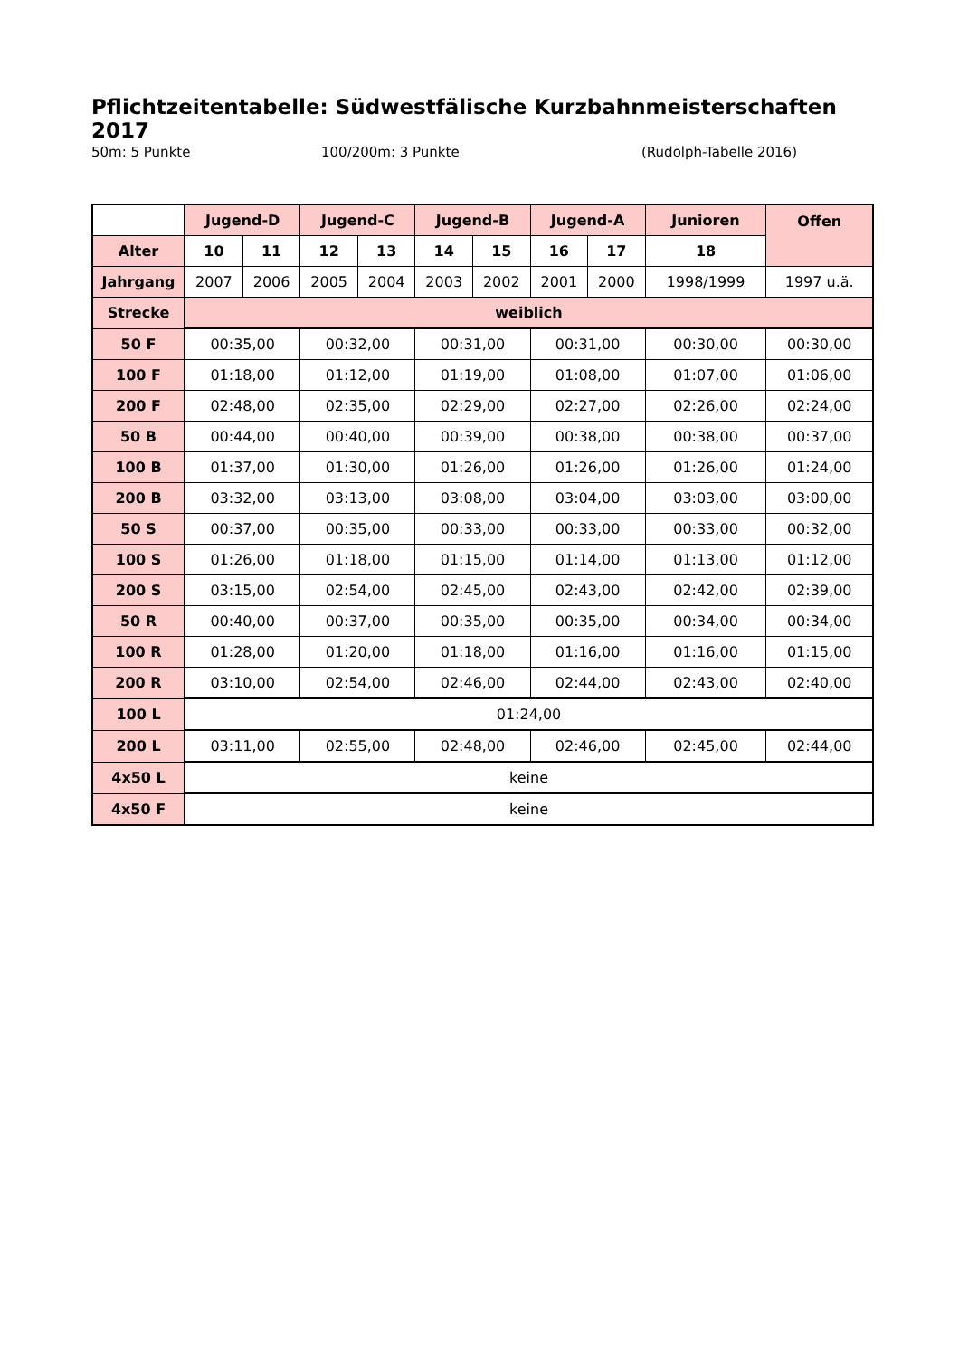Pflichtzeitentabelle: Südwestfälische Kurzbahnmeisterschaften 2017
50m: 5 Punkte 100/200m: 3 Punkte (Rudolph-Tabelle 2016)
| | Jugend-D | | Jugend-C | | Jugend-B | | Jugend-A | | Junioren | Offen |
| Alter | 10 | 11 | 12 | 13 | 14 | 15 | 16 | 17 | 18 | |
| Jahrgang | 2007 | 2006 | 2005 | 2004 | 2003 | 2002 | 2001 | 2000 | 1998/1999 | 1997 u.ä. |
| Strecke | weiblich | | | | | | | | | |
| 50 F | 00:35,00 | | 00:32,00 | | 00:31,00 | | 00:31,00 | | 00:30,00 | 00:30,00 |
| 100 F | 01:18,00 | | 01:12,00 | | 01:19,00 | | 01:08,00 | | 01:07,00 | 01:06,00 |
| 200 F | 02:48,00 | | 02:35,00 | | 02:29,00 | | 02:27,00 | | 02:26,00 | 02:24,00 |
| 50 B | 00:44,00 | | 00:40,00 | | 00:39,00 | | 00:38,00 | | 00:38,00 | 00:37,00 |
| 100 B | 01:37,00 | | 01:30,00 | | 01:26,00 | | 01:26,00 | | 01:26,00 | 01:24,00 |
| 200 B | 03:32,00 | | 03:13,00 | | 03:08,00 | | 03:04,00 | | 03:03,00 | 03:00,00 |
| 50 S | 00:37,00 | | 00:35,00 | | 00:33,00 | | 00:33,00 | | 00:33,00 | 00:32,00 |
| 100 S | 01:26,00 | | 01:18,00 | | 01:15,00 | | 01:14,00 | | 01:13,00 | 01:12,00 |
| 200 S | 03:15,00 | | 02:54,00 | | 02:45,00 | | 02:43,00 | | 02:42,00 | 02:39,00 |
| 50 R | 00:40,00 | | 00:37,00 | | 00:35,00 | | 00:35,00 | | 00:34,00 | 00:34,00 |
| 100 R | 01:28,00 | | 01:20,00 | | 01:18,00 | | 01:16,00 | | 01:16,00 | 01:15,00 |
| 200 R | 03:10,00 | | 02:54,00 | | 02:46,00 | | 02:44,00 | | 02:43,00 | 02:40,00 |
| 100 L | 01:24,00 | | | | | | | | | |
| 200 L | 03:11,00 | | 02:55,00 | | 02:48,00 | | 02:46,00 | | 02:45,00 | 02:44,00 |
| 4x50 L | keine | | | | | | | | | |
| 4x50 F | keine | | | | | | | | | |